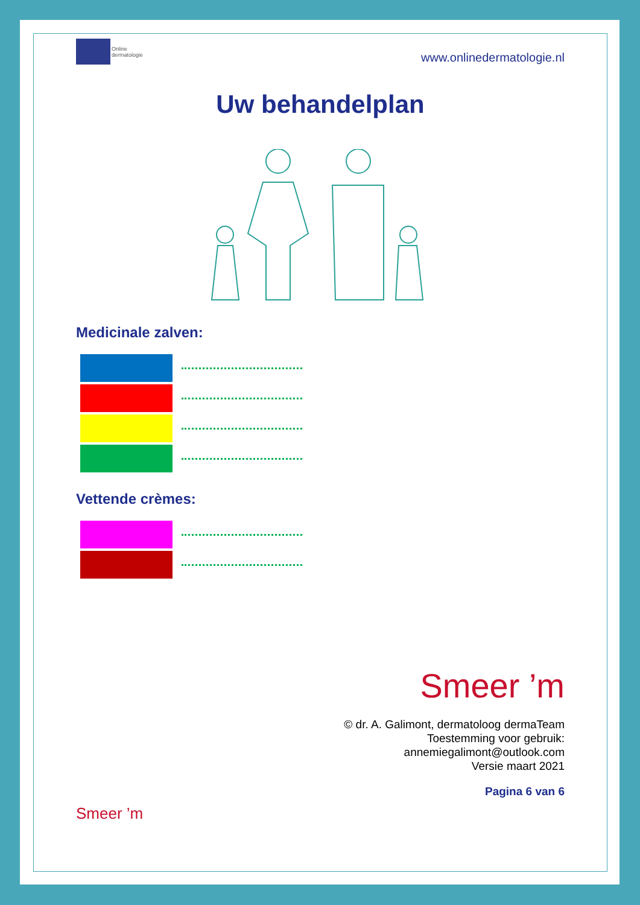Online
dermatologie
www.onlinedermatologie.nl
Uw behandelplan
Medicinale zalven:
Vettende crèmes:
Smeer ’m
© dr. A. Galimont, dermatoloog dermaTeam
Toestemming voor gebruik:
annemiegalimont@outlook.com
Versie maart 2021
Pagina 6 van 6
Smeer ’m